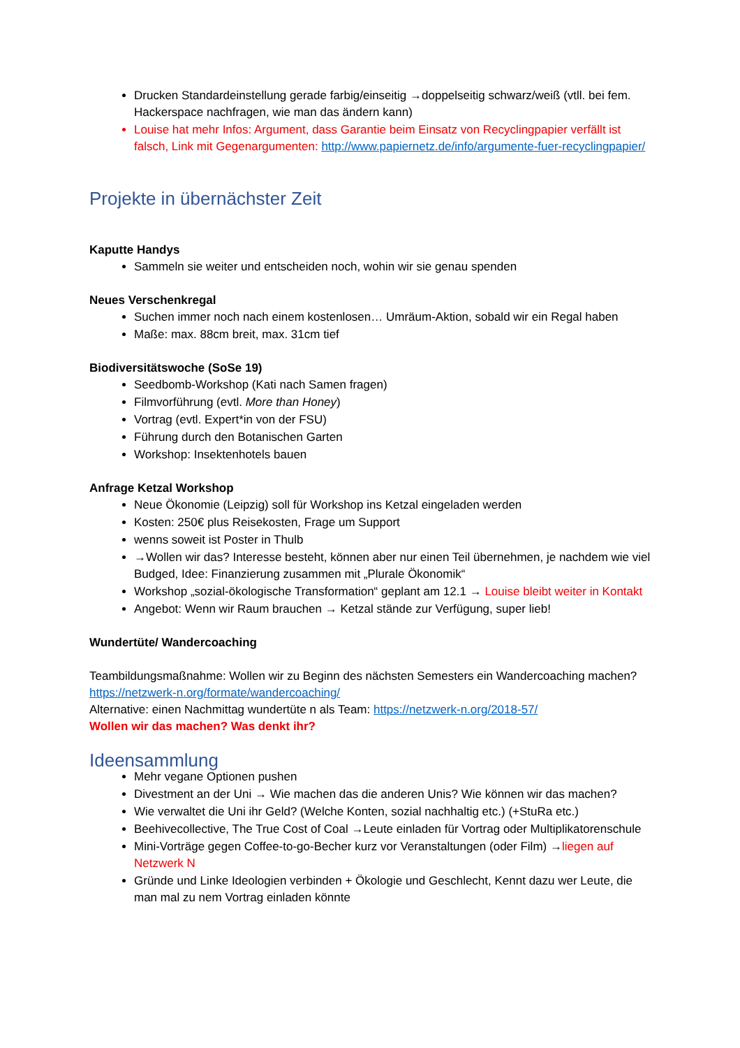Drucken Standardeinstellung gerade farbig/einseitig →doppelseitig schwarz/weiß (vtll. bei fem. Hackerspace nachfragen, wie man das ändern kann)
Louise hat mehr Infos: Argument, dass Garantie beim Einsatz von Recyclingpapier verfällt ist falsch, Link mit Gegenargumenten: http://www.papiernetz.de/info/argumente-fuer-recyclingpapier/
Projekte in übernächster Zeit
Kaputte Handys
Sammeln sie weiter und entscheiden noch, wohin wir sie genau spenden
Neues Verschenkregal
Suchen immer noch nach einem kostenlosen… Umräum-Aktion, sobald wir ein Regal haben
Maße: max. 88cm breit, max. 31cm tief
Biodiversitätswoche (SoSe 19)
Seedbomb-Workshop (Kati nach Samen fragen)
Filmvorführung (evtl. More than Honey)
Vortrag (evtl. Expert*in von der FSU)
Führung durch den Botanischen Garten
Workshop: Insektenhotels bauen
Anfrage Ketzal Workshop
Neue Ökonomie (Leipzig) soll für Workshop ins Ketzal eingeladen werden
Kosten: 250€ plus Reisekosten, Frage um Support
wenns soweit ist Poster in Thulb
→Wollen wir das? Interesse besteht, können aber nur einen Teil übernehmen, je nachdem wie viel Budged, Idee: Finanzierung zusammen mit „Plurale Ökonomik“
Workshop „sozial-ökologische Transformation“ geplant am 12.1 → Louise bleibt weiter in Kontakt
Angebot: Wenn wir Raum brauchen → Ketzal stände zur Verfügung, super lieb!
Wundertüte/ Wandercoaching
Teambildungsmaßnahme: Wollen wir zu Beginn des nächsten Semesters ein Wandercoaching machen? https://netzwerk-n.org/formate/wandercoaching/
Alternative: einen Nachmittag wundertüte n als Team: https://netzwerk-n.org/2018-57/
Wollen wir das machen? Was denkt ihr?
Ideensammlung
Mehr vegane Optionen pushen
Divestment an der Uni → Wie machen das die anderen Unis? Wie können wir das machen?
Wie verwaltet die Uni ihr Geld? (Welche Konten, sozial nachhaltig etc.) (+StuRa etc.)
Beehivecollective, The True Cost of Coal →Leute einladen für Vortrag oder Multiplikatorenschule
Mini-Vorträge gegen Coffee-to-go-Becher kurz vor Veranstaltungen (oder Film) →liegen auf Netzwerk N
Gründe und Linke Ideologien verbinden + Ökologie und Geschlecht, Kennt dazu wer Leute, die man mal zu nem Vortrag einladen könnte